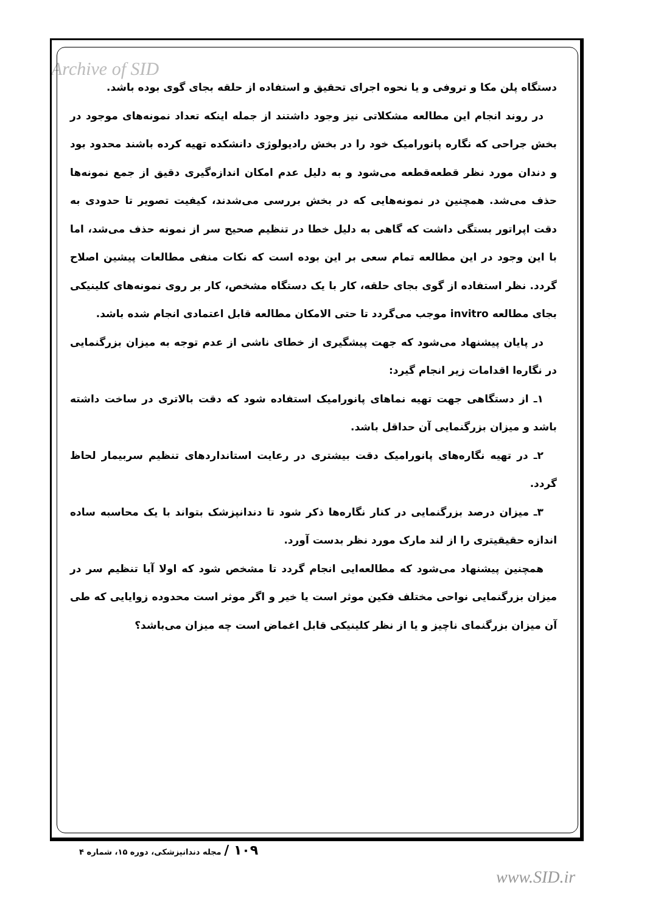Archive of SID
دستگاه پلن مکا و تروفی و یا نحوه اجرای تحقیق و استفاده از حلقه بجای گوی بوده باشد.
در روند انجام این مطالعه مشکلاتی نیز وجود داشتند از جمله اینکه تعداد نمونه‌های موجود در بخش جراحی که نگاره پانورامیک خود را در بخش رادیولوژی دانشکده تهیه کرده باشند محدود بود و دندان مورد نظر قطعه‌قطعه می‌شود و به دلیل عدم امکان اندازه‌گیری دقیق از جمع نمونه‌ها حذف می‌شد. همچنین در نمونه‌هایی که در بخش بررسی می‌شدند، کیفیت تصویر تا حدودی به دقت اپراتور بستگی داشت که گاهی به دلیل خطا در تنظیم صحیح سر از نمونه حذف می‌شد، اما با این وجود در این مطالعه تمام سعی بر این بوده است که نکات منفی مطالعات پیشین اصلاح گردد. نظر استفاده از گوی بجای حلقه، کار با یک دستگاه مشخص، کار بر روی نمونه‌های کلینیکی بجای مطالعه invitro موجب می‌گردد تا حتی الامکان مطالعه قابل اعتمادی انجام شده باشد.
در پایان پیشنهاد می‌شود که جهت پیشگیری از خطای ناشی از عدم توجه به میزان بزرگنمایی در نگاره‌ا اقدامات زیر انجام گیرد:
۱ـ از دستگاهی جهت تهیه نماهای پانورامیک استفاده شود که دقت بالاتری در ساخت داشته باشد و میزان بزرگنمایی آن حداقل باشد.
۲ـ در تهیه نگاره‌های پانورامیک دقت بیشتری در رعایت استانداردهای تنظیم سربیمار لحاظ گردد.
۳ـ میزان درصد بزرگنمایی در کنار نگاره‌ها ذکر شود تا دندانپزشک بتواند با یک محاسبه ساده اندازه حقیقیتری را از لند مارک مورد نظر بدست آورد.
همچنین پیشنهاد می‌شود که مطالعه‌ایی انجام گردد تا مشخص شود که اولا آیا تنظیم سر در میزان بزرگنمایی نواحی مختلف فکین موثر است یا خیر و اگر موثر است محدوده زوایایی که طی آن میزان بزرگنمای ناچیز و یا از نظر کلینیکی قابل اغماض است چه میزان می‌باشد؟
۱۰۹ / مجله دندانپزشکی، دوره ۱۵، شماره ۴
www.SID.ir